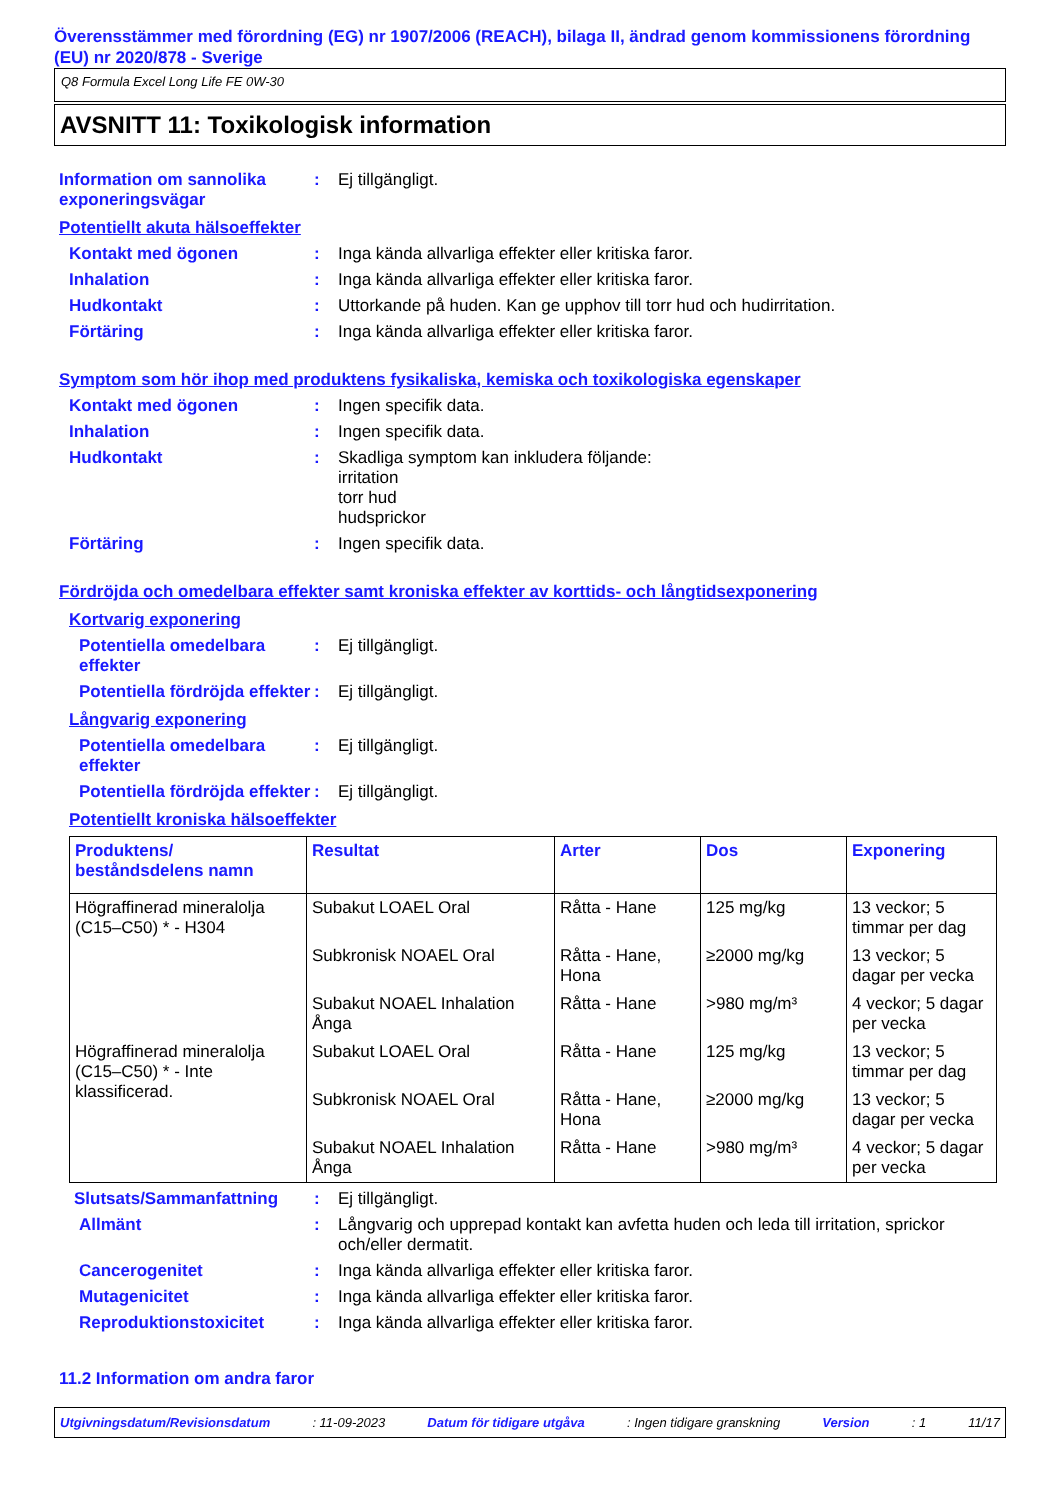Överensstämmer med förordning (EG) nr 1907/2006 (REACH), bilaga II, ändrad genom kommissionens förordning (EU) nr 2020/878 - Sverige
Q8 Formula Excel Long Life FE 0W-30
AVSNITT 11: Toxikologisk information
Information om sannolika exponeringsvägar
: Ej tillgängligt.
Potentiellt akuta hälsoeffekter
Kontakt med ögonen : Inga kända allvarliga effekter eller kritiska faror.
Inhalation : Inga kända allvarliga effekter eller kritiska faror.
Hudkontakt : Uttorkande på huden. Kan ge upphov till torr hud och hudirritation.
Förtäring : Inga kända allvarliga effekter eller kritiska faror.
Symptom som hör ihop med produktens fysikaliska, kemiska och toxikologiska egenskaper
Kontakt med ögonen : Ingen specifik data.
Inhalation : Ingen specifik data.
Hudkontakt : Skadliga symptom kan inkludera följande:
irritation
torr hud
hudsprickor
Förtäring : Ingen specifik data.
Fördröjda och omedelbara effekter samt kroniska effekter av korttids- och långtidsexponering
Kortvarig exponering
Potentiella omedelbara effekter
: Ej tillgängligt.
Potentiella fördröjda effekter
: Ej tillgängligt.
Långvarig exponering
Potentiella omedelbara effekter
: Ej tillgängligt.
Potentiella fördröjda effekter
: Ej tillgängligt.
Potentiellt kroniska hälsoeffekter
| Produktens/ beståndsdelens namn | Resultat | Arter | Dos | Exponering |
| --- | --- | --- | --- | --- |
| Högraffinerad mineralolja (C15–C50) * - H304 | Subakut LOAEL Oral | Råtta - Hane | 125 mg/kg | 13 veckor; 5 timmar per dag |
| | Subkronisk NOAEL Oral | Råtta - Hane, Hona | ≥2000 mg/kg | 13 veckor; 5 dagar per vecka |
| | Subakut NOAEL Inhalation Ånga | Råtta - Hane | >980 mg/m³ | 4 veckor; 5 dagar per vecka |
| Högraffinerad mineralolja (C15–C50) * - Inte klassificerad. | Subakut LOAEL Oral | Råtta - Hane | 125 mg/kg | 13 veckor; 5 timmar per dag |
| | Subkronisk NOAEL Oral | Råtta - Hane, Hona | ≥2000 mg/kg | 13 veckor; 5 dagar per vecka |
| | Subakut NOAEL Inhalation Ånga | Råtta - Hane | >980 mg/m³ | 4 veckor; 5 dagar per vecka |
Slutsats/Sammanfattning : Ej tillgängligt.
Allmänt : Långvarig och upprepad kontakt kan avfetta huden och leda till irritation, sprickor och/eller dermatit.
Cancerogenitet : Inga kända allvarliga effekter eller kritiska faror.
Mutagenicitet : Inga kända allvarliga effekter eller kritiska faror.
Reproduktionstoxicitet : Inga kända allvarliga effekter eller kritiska faror.
11.2 Information om andra faror
Utgivningsdatum/Revisionsdatum: 11-09-2023 Datum för tidigare utgåva: Ingen tidigare granskning Version: 1 11/17